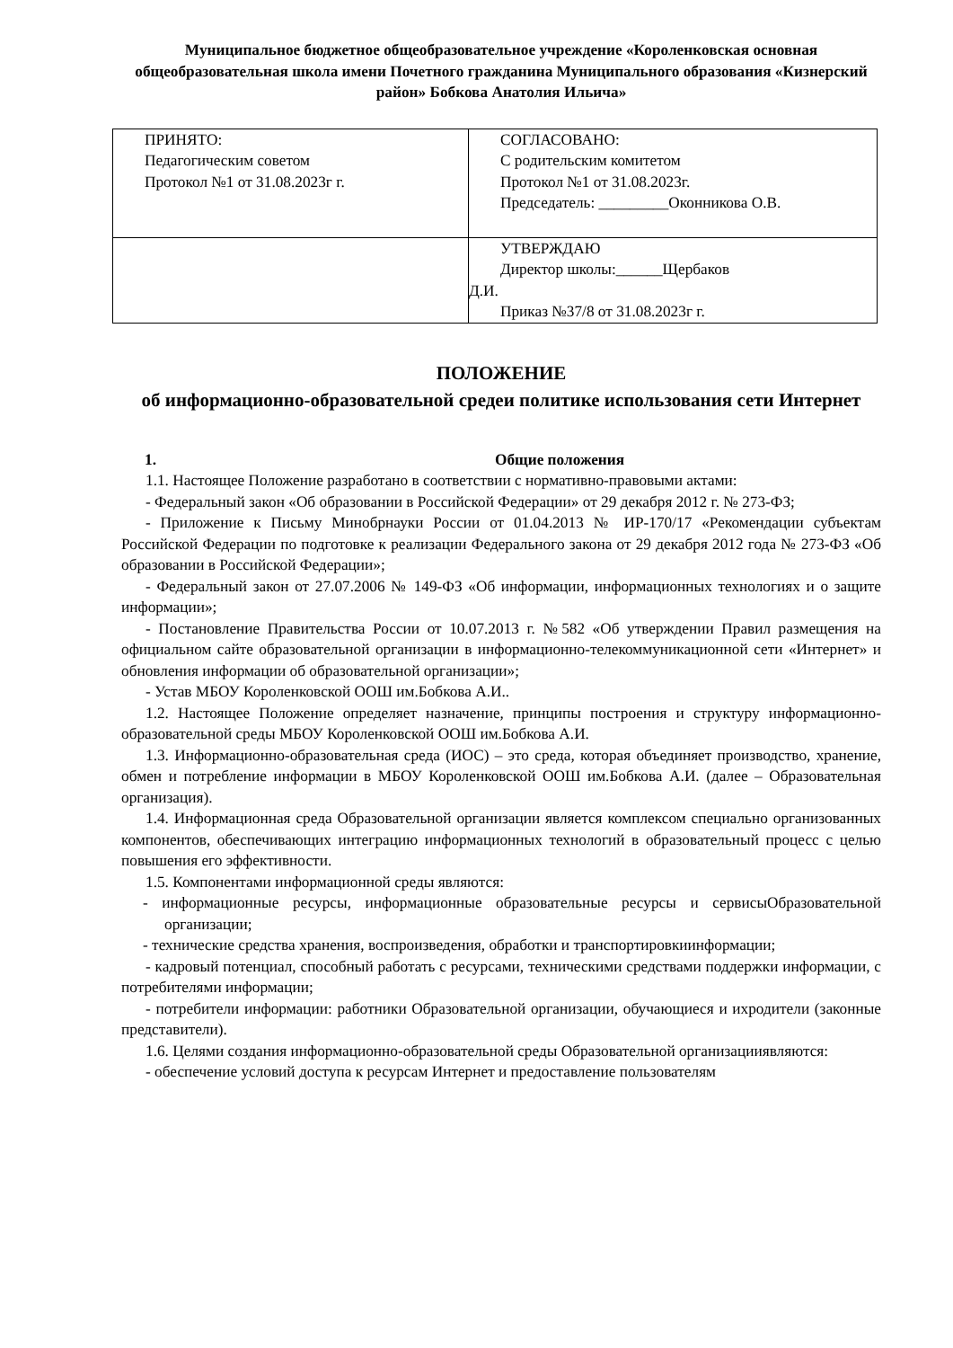Муниципальное бюджетное общеобразовательное учреждение «Короленковская основная общеобразовательная школа имени Почетного гражданина Муниципального образования «Кизнерский район» Бобкова Анатолия Ильича»
| ПРИНЯТО: Педагогическим советом Протокол №1 от 31.08.2023г г. | СОГЛАСОВАНО: С родительским комитетом Протокол №1 от 31.08.2023г. Председатель: _________Оконникова О.В. |
| | УТВЕРЖДАЮ Директор школы:______Щербаков Д.И. Приказ №37/8 от 31.08.2023г г. |
ПОЛОЖЕНИЕ
об информационно-образовательной средеи политике использования сети Интернет
1. Общие положения
1.1. Настоящее Положение разработано в соответствии с нормативно-правовыми актами:
- Федеральный закон «Об образовании в Российской Федерации» от 29 декабря 2012 г. № 273-ФЗ;
- Приложение к Письму Минобрнауки России от 01.04.2013 № ИР-170/17 «Рекомендации субъектам Российской Федерации по подготовке к реализации Федерального закона от 29 декабря 2012 года № 273-ФЗ «Об образовании в Российской Федерации»;
- Федеральный закон от 27.07.2006 № 149-ФЗ «Об информации, информационных технологиях и о защите информации»;
- Постановление Правительства России от 10.07.2013 г. №582 «Об утверждении Правил размещения на официальном сайте образовательной организации в информационно-телекоммуникационной сети «Интернет» и обновления информации об образовательной организации»;
- Устав МБОУ Короленковской ООШ им.Бобкова А.И..
1.2. Настоящее Положение определяет назначение, принципы построения и структуру информационно-образовательной среды МБОУ Короленковской ООШ им.Бобкова А.И.
1.3. Информационно-образовательная среда (ИОС) – это среда, которая объединяет производство, хранение, обмен и потребление информации в МБОУ Короленковской ООШ им.Бобкова А.И. (далее – Образовательная организация).
1.4. Информационная среда Образовательной организации является комплексом специально организованных компонентов, обеспечивающих интеграцию информационных технологий в образовательный процесс с целью повышения его эффективности.
1.5. Компонентами информационной среды являются:
- информационные ресурсы, информационные образовательные ресурсы и сервисыОбразовательной организации;
- технические средства хранения, воспроизведения, обработки и транспортировкиинформации;
- кадровый потенциал, способный работать с ресурсами, техническими средствами поддержки информации, с потребителями информации;
- потребители информации: работники Образовательной организации, обучающиеся и ихродители (законные представители).
1.6. Целями создания информационно-образовательной среды Образовательной организацииявляются:
- обеспечение условий доступа к ресурсам Интернет и предоставление пользователям